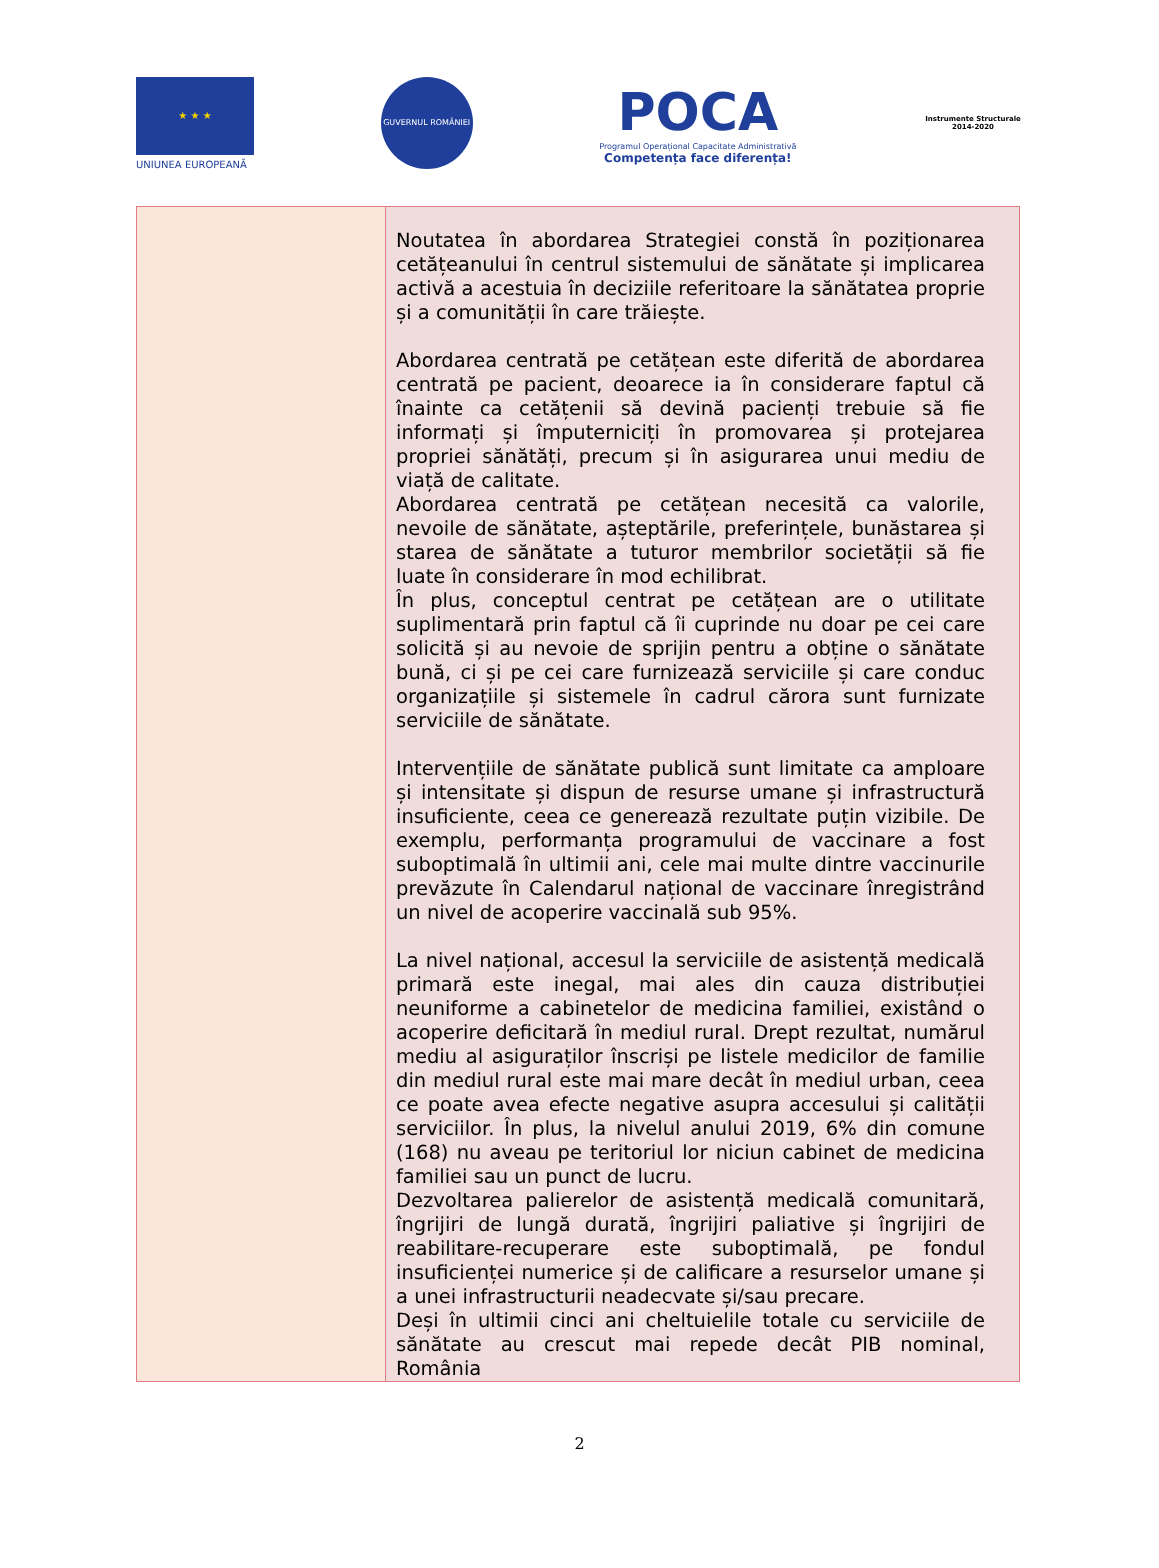★ ★ ★
UNIUNEA EUROPEANĂ
GUVERNUL ROMÂNIEI
POCA
Programul Operațional Capacitate Administrativă
Competența face diferența!
Instrumente Structurale
2014-2020
| | Noutatea în abordarea Strategiei constă în poziționarea cetățeanului în centrul sistemului de sănătate și implicarea activă a acestuia în deciziile referitoare la sănătatea proprie și a comunității în care trăiește. Abordarea centrată pe cetățean este diferită de abordarea centrată pe pacient, deoarece ia în considerare faptul că înainte ca cetățenii să devină pacienți trebuie să fie informați și împuterniciți în promovarea și protejarea propriei sănătăți, precum și în asigurarea unui mediu de viață de calitate. Abordarea centrată pe cetățean necesită ca valorile, nevoile de sănătate, așteptările, preferințele, bunăstarea și starea de sănătate a tuturor membrilor societății să fie luate în considerare în mod echilibrat. În plus, conceptul centrat pe cetățean are o utilitate suplimentară prin faptul că îi cuprinde nu doar pe cei care solicită și au nevoie de sprijin pentru a obține o sănătate bună, ci și pe cei care furnizează serviciile și care conduc organizațiile și sistemele în cadrul cărora sunt furnizate serviciile de sănătate. Intervențiile de sănătate publică sunt limitate ca amploare și intensitate și dispun de resurse umane și infrastructură insuficiente, ceea ce generează rezultate puțin vizibile. De exemplu, performanța programului de vaccinare a fost suboptimală în ultimii ani, cele mai multe dintre vaccinurile prevăzute în Calendarul național de vaccinare înregistrând un nivel de acoperire vaccinală sub 95%. La nivel național, accesul la serviciile de asistență medicală primară este inegal, mai ales din cauza distribuției neuniforme a cabinetelor de medicina familiei, existând o acoperire deficitară în mediul rural. Drept rezultat, numărul mediu al asiguraților înscriși pe listele medicilor de familie din mediul rural este mai mare decât în mediul urban, ceea ce poate avea efecte negative asupra accesului și calității serviciilor. În plus, la nivelul anului 2019, 6% din comune (168) nu aveau pe teritoriul lor niciun cabinet de medicina familiei sau un punct de lucru. Dezvoltarea palierelor de asistență medicală comunitară, îngrijiri de lungă durată, îngrijiri paliative și îngrijiri de reabilitare-recuperare este suboptimală, pe fondul insuficienței numerice și de calificare a resurselor umane și a unei infrastructurii neadecvate și/sau precare. Deși în ultimii cinci ani cheltuielile totale cu serviciile de sănătate au crescut mai repede decât PIB nominal, România |
2